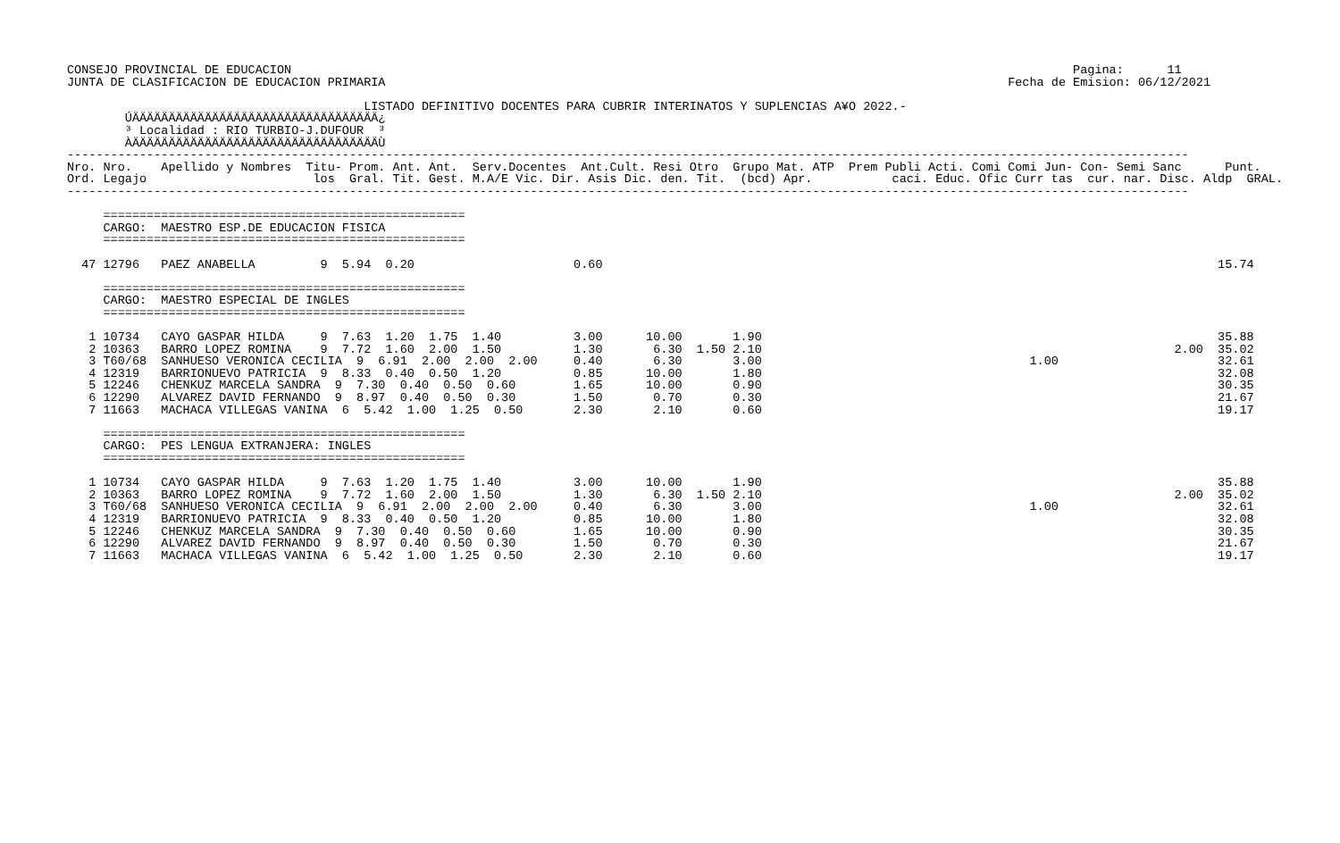CONSEJO PROVINCIAL DE EDUCACION                                                                                                            Pagina:      11
JUNTA DE CLASIFICACION DE EDUCACION PRIMARIA                                                                                      Fecha de Emision: 06/12/2021

                                         LISTADO DEFINITIVO DOCENTES PARA CUBRIR INTERINATOS Y SUPLENCIAS A¥O 2022.-
        ÚÄÄÄÄÄÄÄÄÄÄÄÄÄÄÄÄÄÄÄÄÄÄÄÄÄÄÄÄÄÄÄÄÄÄ¿
        ³ Localidad : RIO TURBIO-J.DUFOUR  ³
        ÀÄÄÄÄÄÄÄÄÄÄÄÄÄÄÄÄÄÄÄÄÄÄÄÄÄÄÄÄÄÄÄÄÄÄÙ
-----------------------------------------------------------------------------------------------------------------------------------------------------------
Nro. Nro.    Apellido y Nombres  Titu- Prom. Ant. Ant.  Serv.Docentes  Ant.Cult. Resi Otro  Grupo Mat. ATP  Prem Publi Acti. Comi Comi Jun- Con- Semi Sanc      Punt.
Ord. Legajo                       los  Gral. Tit. Gest. M.A/E Vic. Dir. Asis Dic. den. Tit.  (bcd) Apr.           caci. Educ. Ofic Curr tas  cur. nar. Disc. Aldp  GRAL.
-----------------------------------------------------------------------------------------------------------------------------------------------------------

     ==================================================
     CARGO:  MAESTRO ESP.DE EDUCACION FISICA
     ==================================================

  47 12796   PAEZ ANABELLA         9  5.94  0.20                      0.60                                                                                     15.74

     ==================================================
     CARGO:  MAESTRO ESPECIAL DE INGLES
     ==================================================

   1 10734   CAYO GASPAR HILDA     9  7.63  1.20  1.75  1.40          3.00      10.00       1.90                                                               35.88
   2 10363   BARRO LOPEZ ROMINA    9  7.72  1.60  2.00  1.50          1.30       6.30  1.50 2.10                                                         2.00  35.02
   3 T60/68  SANHUESO VERONICA CECILIA  9  6.91  2.00  2.00  2.00     0.40       6.30       3.00                                     1.00                      32.61
   4 12319   BARRIONUEVO PATRICIA  9  8.33  0.40  0.50  1.20          0.85      10.00       1.80                                                               32.08
   5 12246   CHENKUZ MARCELA SANDRA  9  7.30  0.40  0.50  0.60        1.65      10.00       0.90                                                               30.35
   6 12290   ALVAREZ DAVID FERNANDO  9  8.97  0.40  0.50  0.30        1.50       0.70       0.30                                                               21.67
   7 11663   MACHACA VILLEGAS VANINA  6  5.42  1.00  1.25  0.50       2.30       2.10       0.60                                                               19.17

     ==================================================
     CARGO:  PES LENGUA EXTRANJERA: INGLES
     ==================================================

   1 10734   CAYO GASPAR HILDA     9  7.63  1.20  1.75  1.40          3.00      10.00       1.90                                                               35.88
   2 10363   BARRO LOPEZ ROMINA    9  7.72  1.60  2.00  1.50          1.30       6.30  1.50 2.10                                                         2.00  35.02
   3 T60/68  SANHUESO VERONICA CECILIA  9  6.91  2.00  2.00  2.00     0.40       6.30       3.00                                     1.00                      32.61
   4 12319   BARRIONUEVO PATRICIA  9  8.33  0.40  0.50  1.20          0.85      10.00       1.80                                                               32.08
   5 12246   CHENKUZ MARCELA SANDRA  9  7.30  0.40  0.50  0.60        1.65      10.00       0.90                                                               30.35
   6 12290   ALVAREZ DAVID FERNANDO  9  8.97  0.40  0.50  0.30        1.50       0.70       0.30                                                               21.67
   7 11663   MACHACA VILLEGAS VANINA  6  5.42  1.00  1.25  0.50       2.30       2.10       0.60                                                               19.17